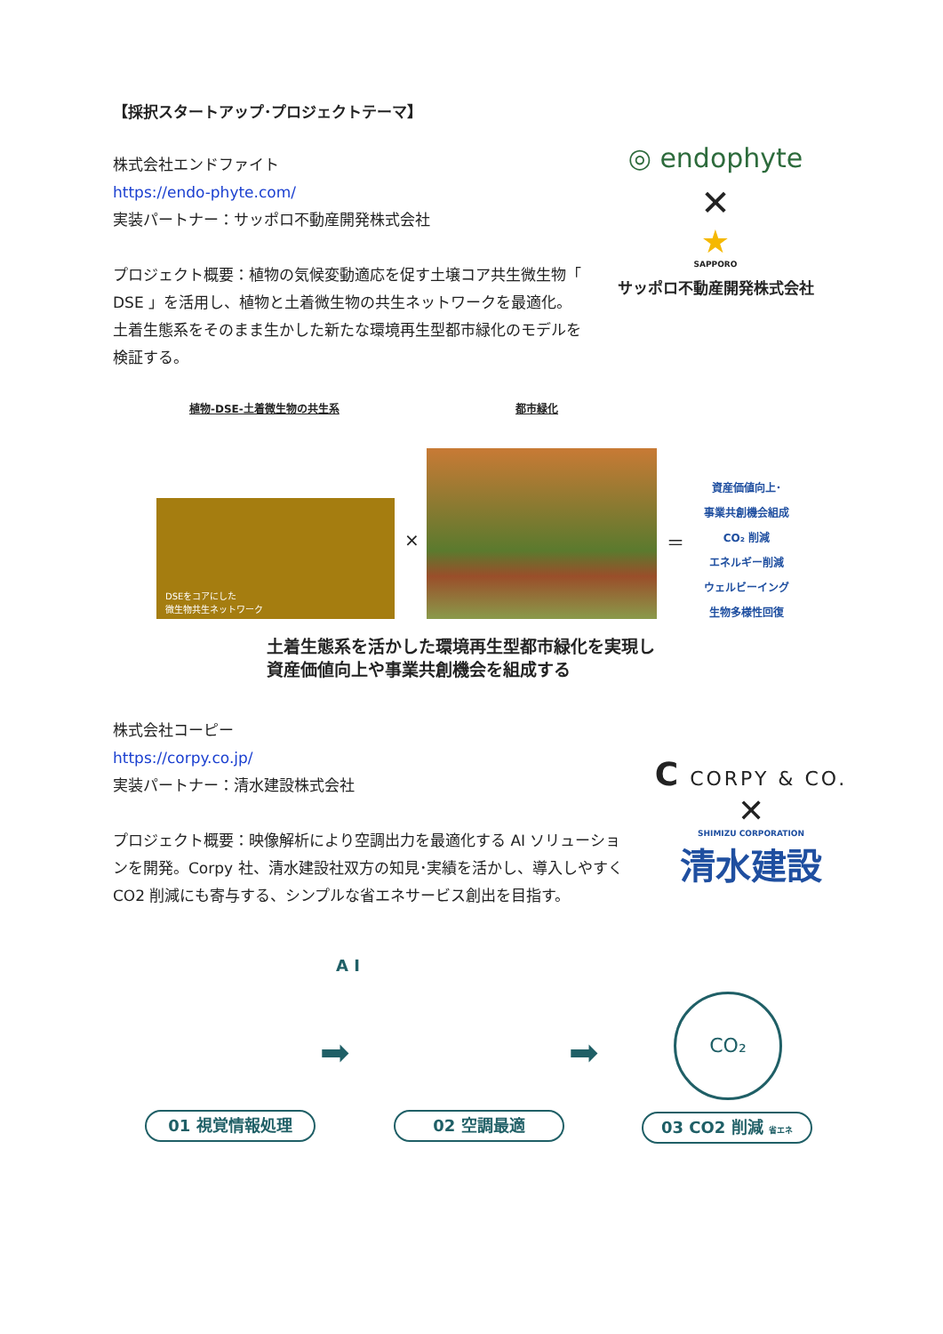【採択スタートアップ･プロジェクトテーマ】
株式会社エンドファイト
https://endo-phyte.com/
実装パートナー：サッポロ不動産開発株式会社
プロジェクト概要：植物の気候変動適応を促す土壌コア共生微生物「 DSE 」を活用し、植物と土着微生物の共生ネットワークを最適化。土着生態系をそのまま生かした新たな環境再生型都市緑化のモデルを検証する。
◎ endophyte
✕
★
SAPPORO
サッポロ不動産開発株式会社
植物-DSE-土着微生物の共生系 都市緑化
DSEをコアにした
微生物共生ネットワーク
× ＝
資産価値向上･
事業共創機会組成
CO₂ 削減
エネルギー削減
ウェルビーイング
生物多様性回復
土着生態系を活かした環境再生型都市緑化を実現し
資産価値向上や事業共創機会を組成する
株式会社コーピー
https://corpy.co.jp/
実装パートナー：清水建設株式会社
プロジェクト概要：映像解析により空調出力を最適化する AI ソリューションを開発。Corpy 社、清水建設社双方の知見･実績を活かし、導入しやすく CO2 削減にも寄与する、シンプルな省エネサービス創出を目指す。
C CORPY & CO.
✕
SHIMIZU CORPORATION
清水建設
A I
➡ ➡
CO₂
01 視覚情報処理 02 空調最適 03 CO2 削減 省エネ